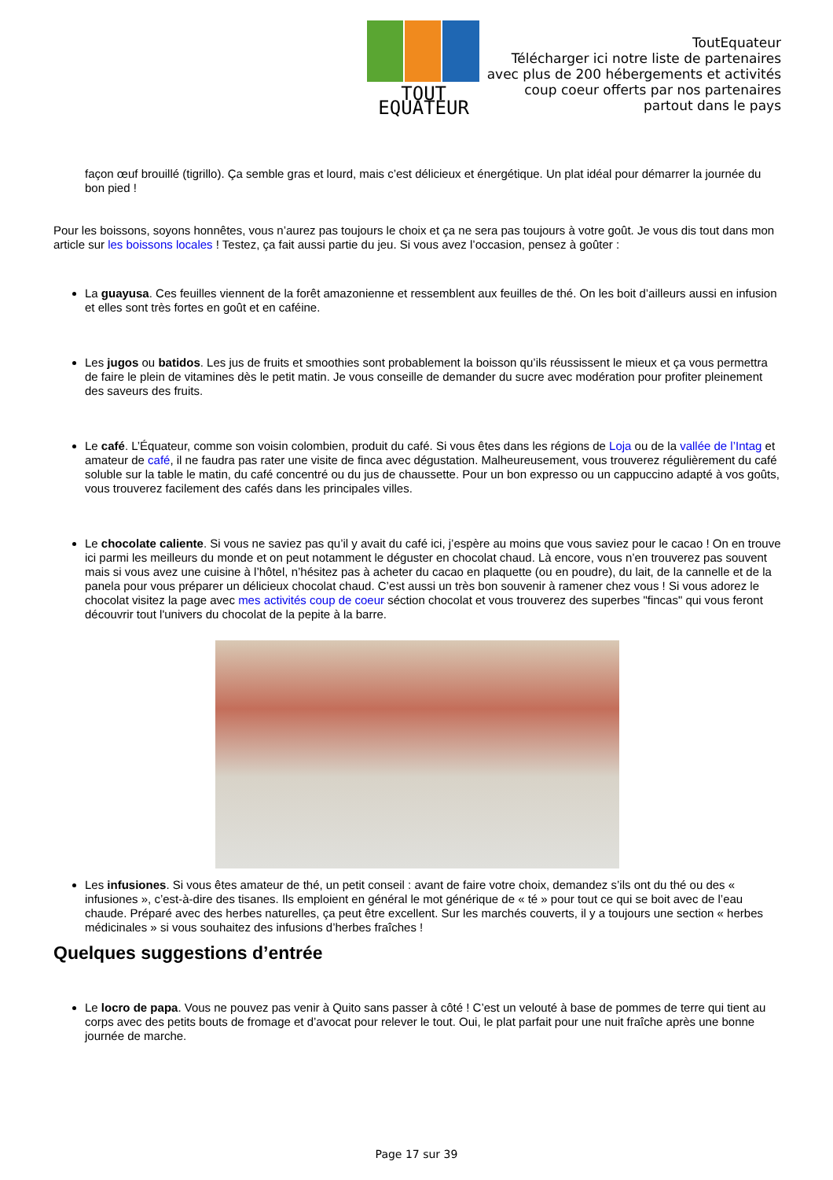TOUT EQUATEUR
ToutEquateur
Télécharger ici notre liste de partenaires
avec plus de 200 hébergements et activités
coup coeur offerts par nos partenaires
partout dans le pays
façon œuf brouillé (tigrillo). Ça semble gras et lourd, mais c’est délicieux et énergétique. Un plat idéal pour démarrer la journée du bon pied !
Pour les boissons, soyons honnêtes, vous n’aurez pas toujours le choix et ça ne sera pas toujours à votre goût. Je vous dis tout dans mon article sur les boissons locales ! Testez, ça fait aussi partie du jeu. Si vous avez l’occasion, pensez à goûter :
La guayusa. Ces feuilles viennent de la forêt amazonienne et ressemblent aux feuilles de thé. On les boit d’ailleurs aussi en infusion et elles sont très fortes en goût et en caféine.
Les jugos ou batidos. Les jus de fruits et smoothies sont probablement la boisson qu’ils réussissent le mieux et ça vous permettra de faire le plein de vitamines dès le petit matin. Je vous conseille de demander du sucre avec modération pour profiter pleinement des saveurs des fruits.
Le café. L’Équateur, comme son voisin colombien, produit du café. Si vous êtes dans les régions de Loja ou de la vallée de l’Intag et amateur de café, il ne faudra pas rater une visite de finca avec dégustation. Malheureusement, vous trouverez régulièrement du café soluble sur la table le matin, du café concentré ou du jus de chaussette. Pour un bon expresso ou un cappuccino adapté à vos goûts, vous trouverez facilement des cafés dans les principales villes.
Le chocolate caliente. Si vous ne saviez pas qu’il y avait du café ici, j’espère au moins que vous saviez pour le cacao ! On en trouve ici parmi les meilleurs du monde et on peut notamment le déguster en chocolat chaud. Là encore, vous n’en trouverez pas souvent mais si vous avez une cuisine à l’hôtel, n’hésitez pas à acheter du cacao en plaquette (ou en poudre), du lait, de la cannelle et de la panela pour vous préparer un délicieux chocolat chaud. C’est aussi un très bon souvenir à ramener chez vous ! Si vous adorez le chocolat visitez la page avec mes activités coup de coeur séction chocolat et vous trouverez des superbes "fincas" qui vous feront découvrir tout l'univers du chocolat de la pepite à la barre.
Les infusiones. Si vous êtes amateur de thé, un petit conseil : avant de faire votre choix, demandez s’ils ont du thé ou des « infusiones », c’est-à-dire des tisanes. Ils emploient en général le mot générique de « té » pour tout ce qui se boit avec de l’eau chaude. Préparé avec des herbes naturelles, ça peut être excellent. Sur les marchés couverts, il y a toujours une section « herbes médicinales » si vous souhaitez des infusions d’herbes fraîches !
Quelques suggestions d’entrée
Le locro de papa. Vous ne pouvez pas venir à Quito sans passer à côté ! C’est un velouté à base de pommes de terre qui tient au corps avec des petits bouts de fromage et d’avocat pour relever le tout. Oui, le plat parfait pour une nuit fraîche après une bonne journée de marche.
Page 17 sur 39